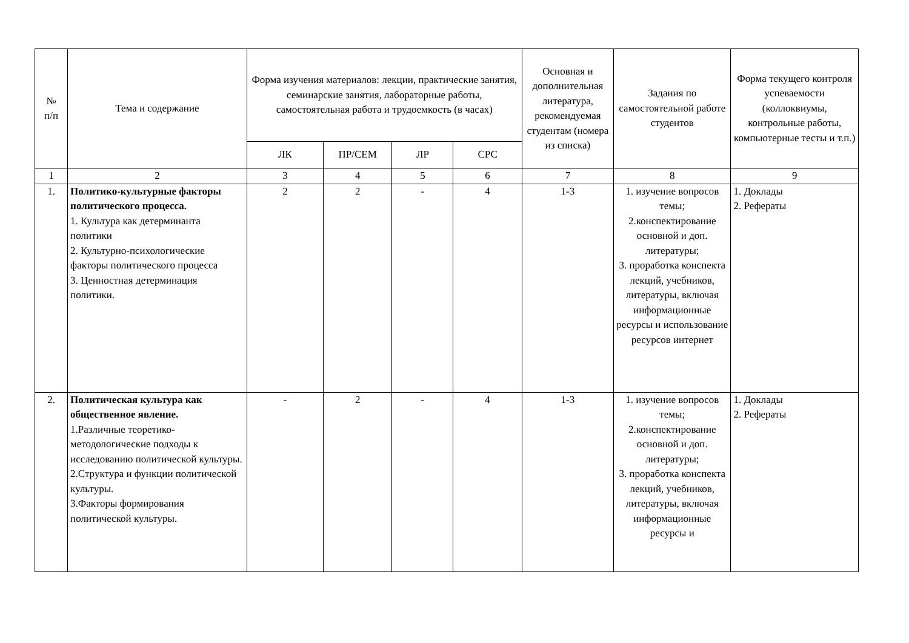| № п/п | Тема и содержание | Форма изучения материалов: лекции, практические занятия, семинарские занятия, лабораторные работы, самостоятельная работа и трудоемкость (в часах) | | | | Основная и дополнительная литература, рекомендуемая студентам (номера из списка) | Задания по самостоятельной работе студентов | Форма текущего контроля успеваемости (коллоквиумы, контрольные работы, компьютерные тесты и т.п.) |
| --- | --- | --- | --- | --- | --- | --- | --- | --- |
| | | ЛК | ПР/СЕМ | ЛР | СРС | | | |
| 1 | 2 | 3 | 4 | 5 | 6 | 7 | 8 | 9 |
| 1. | Политико-культурные факторы политического процесса. 1. Культура как детерминанта политики 2. Культурно-психологические факторы политического процесса 3. Ценностная детерминация политики. | 2 | 2 | - | 4 | 1-3 | 1. изучение вопросов темы; 2.конспектирование основной и доп. литературы; 3. проработка конспекта лекций, учебников, литературы, включая информационные ресурсы и использование ресурсов интернет | 1. Доклады 2. Рефераты |
| 2. | Политическая культура как общественное явление. 1.Различные теоретико-методологические подходы к исследованию политической культуры. 2.Структура и функции политической культуры. 3.Факторы формирования политической культуры. | - | 2 | - | 4 | 1-3 | 1. изучение вопросов темы; 2.конспектирование основной и доп. литературы; 3. проработка конспекта лекций, учебников, литературы, включая информационные ресурсы и | 1. Доклады 2. Рефераты |